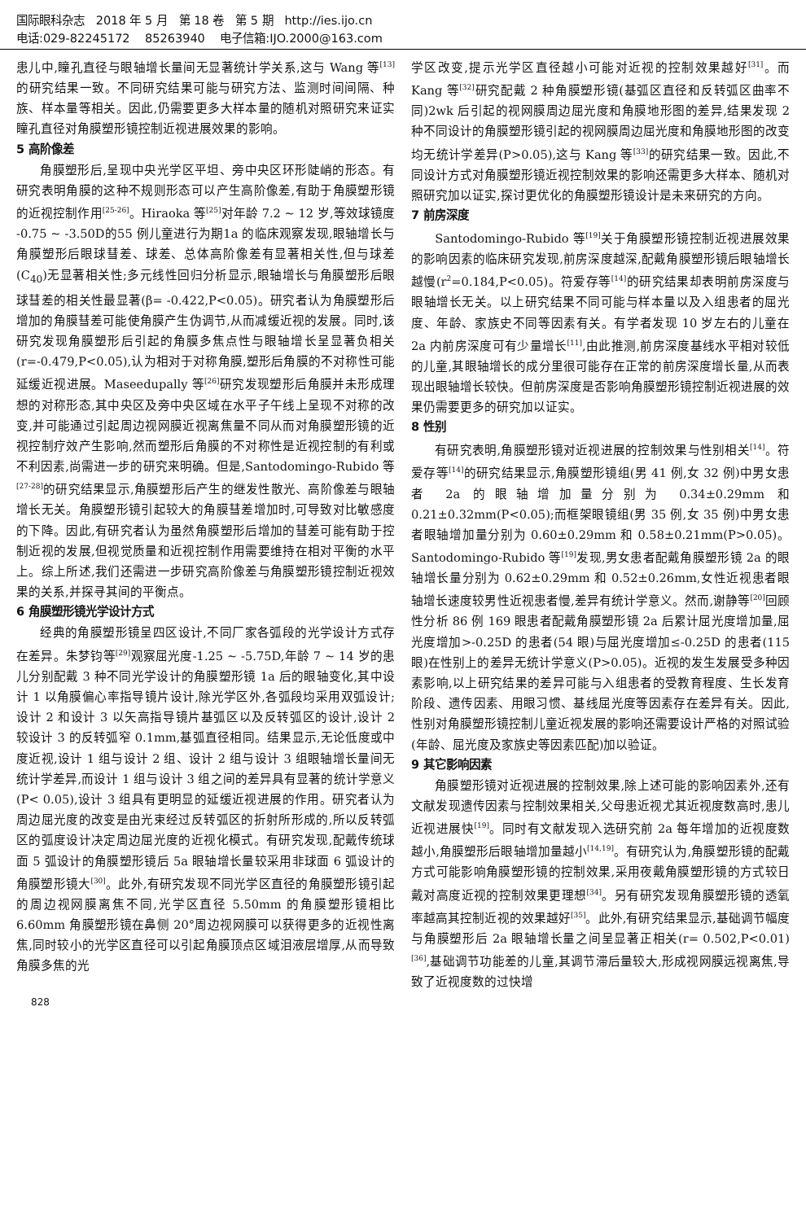国际眼科杂志 2018 年 5 月 第 18 卷 第 5 期 http://ies.ijo.cn
电话:029-82245172 85263940 电子信箱:IJO.2000@163.com
患儿中,瞳孔直径与眼轴增长量间无显著统计学关系,这与 Wang 等<sup>[13]</sup>的研究结果一致。不同研究结果可能与研究方法、监测时间间隔、种族、样本量等相关。因此,仍需要更多大样本量的随机对照研究来证实瞳孔直径对角膜塑形镜控制近视进展效果的影响。
5 高阶像差
角膜塑形后,呈现中央光学区平坦、旁中央区环形陡峭的形态。有研究表明角膜的这种不规则形态可以产生高阶像差,有助于角膜塑形镜的近视控制作用<sup>[25-26]</sup>。Hiraoka 等<sup>[25]</sup>对年龄 7.2 ~ 12 岁,等效球镜度 -0.75 ~ -3.50D的55 例儿童进行为期1a 的临床观察发现,眼轴增长与角膜塑形后眼球彗差、球差、总体高阶像差有显著相关性,但与球差(C<sub>40</sub>)无显著相关性;多元线性回归分析显示,眼轴增长与角膜塑形后眼球彗差的相关性最显著(β= -0.422,P<0.05)。研究者认为角膜塑形后增加的角膜彗差可能使角膜产生伪调节,从而减缓近视的发展。同时,该研究发现角膜塑形后引起的角膜多焦点性与眼轴增长呈显著负相关(r=-0.479,P<0.05),认为相对于对称角膜,塑形后角膜的不对称性可能延缓近视进展。Maseedupally 等<sup>[26]</sup>研究发现塑形后角膜并未形成理想的对称形态,其中央区及旁中央区域在水平子午线上呈现不对称的改变,并可能通过引起周边视网膜近视离焦量不同从而对角膜塑形镜的近视控制疗效产生影响,然而塑形后角膜的不对称性是近视控制的有利或不利因素,尚需进一步的研究来明确。但是,Santodomingo-Rubido 等<sup>[27-28]</sup>的研究结果显示,角膜塑形后产生的继发性散光、高阶像差与眼轴增长无关。角膜塑形镜引起较大的角膜彗差增加时,可导致对比敏感度的下降。因此,有研究者认为虽然角膜塑形后增加的彗差可能有助于控制近视的发展,但视觉质量和近视控制作用需要维持在相对平衡的水平上。综上所述,我们还需进一步研究高阶像差与角膜塑形镜控制近视效果的关系,并探寻其间的平衡点。
6 角膜塑形镜光学设计方式
经典的角膜塑形镜呈四区设计,不同厂家各弧段的光学设计方式存在差异。朱梦钧等<sup>[29]</sup>观察屈光度-1.25 ~ -5.75D,年龄 7 ~ 14 岁的患儿分别配戴 3 种不同光学设计的角膜塑形镜 1a 后的眼轴变化,其中设计 1 以角膜偏心率指导镜片设计,除光学区外,各弧段均采用双弧设计;设计 2 和设计 3 以矢高指导镜片基弧区以及反转弧区的设计,设计 2 较设计 3 的反转弧窄 0.1mm,基弧直径相同。结果显示,无论低度或中度近视,设计 1 组与设计 2 组、设计 2 组与设计 3 组眼轴增长量间无统计学差异,而设计 1 组与设计 3 组之间的差异具有显著的统计学意义(P< 0.05),设计 3 组具有更明显的延缓近视进展的作用。研究者认为周边屈光度的改变是由光束经过反转弧区的折射所形成的,所以反转弧区的弧度设计决定周边屈光度的近视化模式。有研究发现,配戴传统球面 5 弧设计的角膜塑形镜后 5a 眼轴增长量较采用非球面 6 弧设计的角膜塑形镜大<sup>[30]</sup>。此外,有研究发现不同光学区直径的角膜塑形镜引起的周边视网膜离焦不同,光学区直径 5.50mm 的角膜塑形镜相比 6.60mm 角膜塑形镜在鼻侧 20°周边视网膜可以获得更多的近视性离焦,同时较小的光学区直径可以引起角膜顶点区域泪液层增厚,从而导致角膜多焦的光
学区改变,提示光学区直径越小可能对近视的控制效果越好<sup>[31]</sup>。而 Kang 等<sup>[32]</sup>研究配戴 2 种角膜塑形镜(基弧区直径和反转弧区曲率不同)2wk 后引起的视网膜周边屈光度和角膜地形图的差异,结果发现 2 种不同设计的角膜塑形镜引起的视网膜周边屈光度和角膜地形图的改变均无统计学差异(P>0.05),这与 Kang 等<sup>[33]</sup>的研究结果一致。因此,不同设计方式对角膜塑形镜近视控制效果的影响还需更多大样本、随机对照研究加以证实,探讨更优化的角膜塑形镜设计是未来研究的方向。
7 前房深度
Santodomingo-Rubido 等<sup>[19]</sup>关于角膜塑形镜控制近视进展效果的影响因素的临床研究发现,前房深度越深,配戴角膜塑形镜后眼轴增长越慢(r<sup>2</sup>=0.184,P<0.05)。符爱存等<sup>[14]</sup>的研究结果却表明前房深度与眼轴增长无关。以上研究结果不同可能与样本量以及入组患者的屈光度、年龄、家族史不同等因素有关。有学者发现 10 岁左右的儿童在 2a 内前房深度可有少量增长<sup>[11]</sup>,由此推测,前房深度基线水平相对较低的儿童,其眼轴增长的成分里很可能存在正常的前房深度增长量,从而表现出眼轴增长较快。但前房深度是否影响角膜塑形镜控制近视进展的效果仍需要更多的研究加以证实。
8 性别
有研究表明,角膜塑形镜对近视进展的控制效果与性别相关<sup>[14]</sup>。符爱存等<sup>[14]</sup>的研究结果显示,角膜塑形镜组(男 41 例,女 32 例)中男女患者 2a 的眼轴增加量分别为 0.34±0.29mm 和 0.21±0.32mm(P<0.05);而框架眼镜组(男 35 例,女 35 例)中男女患者眼轴增加量分别为 0.60±0.29mm 和 0.58±0.21mm(P>0.05)。Santodomingo-Rubido 等<sup>[19]</sup>发现,男女患者配戴角膜塑形镜 2a 的眼轴增长量分别为 0.62±0.29mm 和 0.52±0.26mm,女性近视患者眼轴增长速度较男性近视患者慢,差异有统计学意义。然而,谢静等<sup>[20]</sup>回顾性分析 86 例 169 眼患者配戴角膜塑形镜 2a 后累计屈光度增加量,屈光度增加>-0.25D 的患者(54 眼)与屈光度增加≤-0.25D 的患者(115 眼)在性别上的差异无统计学意义(P>0.05)。近视的发生发展受多种因素影响,以上研究结果的差异可能与入组患者的受教育程度、生长发育阶段、遗传因素、用眼习惯、基线屈光度等因素存在差异有关。因此,性别对角膜塑形镜控制儿童近视发展的影响还需要设计严格的对照试验(年龄、屈光度及家族史等因素匹配)加以验证。
9 其它影响因素
角膜塑形镜对近视进展的控制效果,除上述可能的影响因素外,还有文献发现遗传因素与控制效果相关,父母患近视尤其近视度数高时,患儿近视进展快<sup>[19]</sup>。同时有文献发现入选研究前 2a 每年增加的近视度数越小,角膜塑形后眼轴增加量越小<sup>[14,19]</sup>。有研究认为,角膜塑形镜的配戴方式可能影响角膜塑形镜的控制效果,采用夜戴角膜塑形镜的方式较日戴对高度近视的控制效果更理想<sup>[34]</sup>。另有研究发现角膜塑形镜的透氧率越高其控制近视的效果越好<sup>[35]</sup>。此外,有研究结果显示,基础调节幅度与角膜塑形后 2a 眼轴增长量之间呈显著正相关(r= 0.502,P<0.01)<sup>[36]</sup>,基础调节功能差的儿童,其调节滞后量较大,形成视网膜远视离焦,导致了近视度数的过快增
828